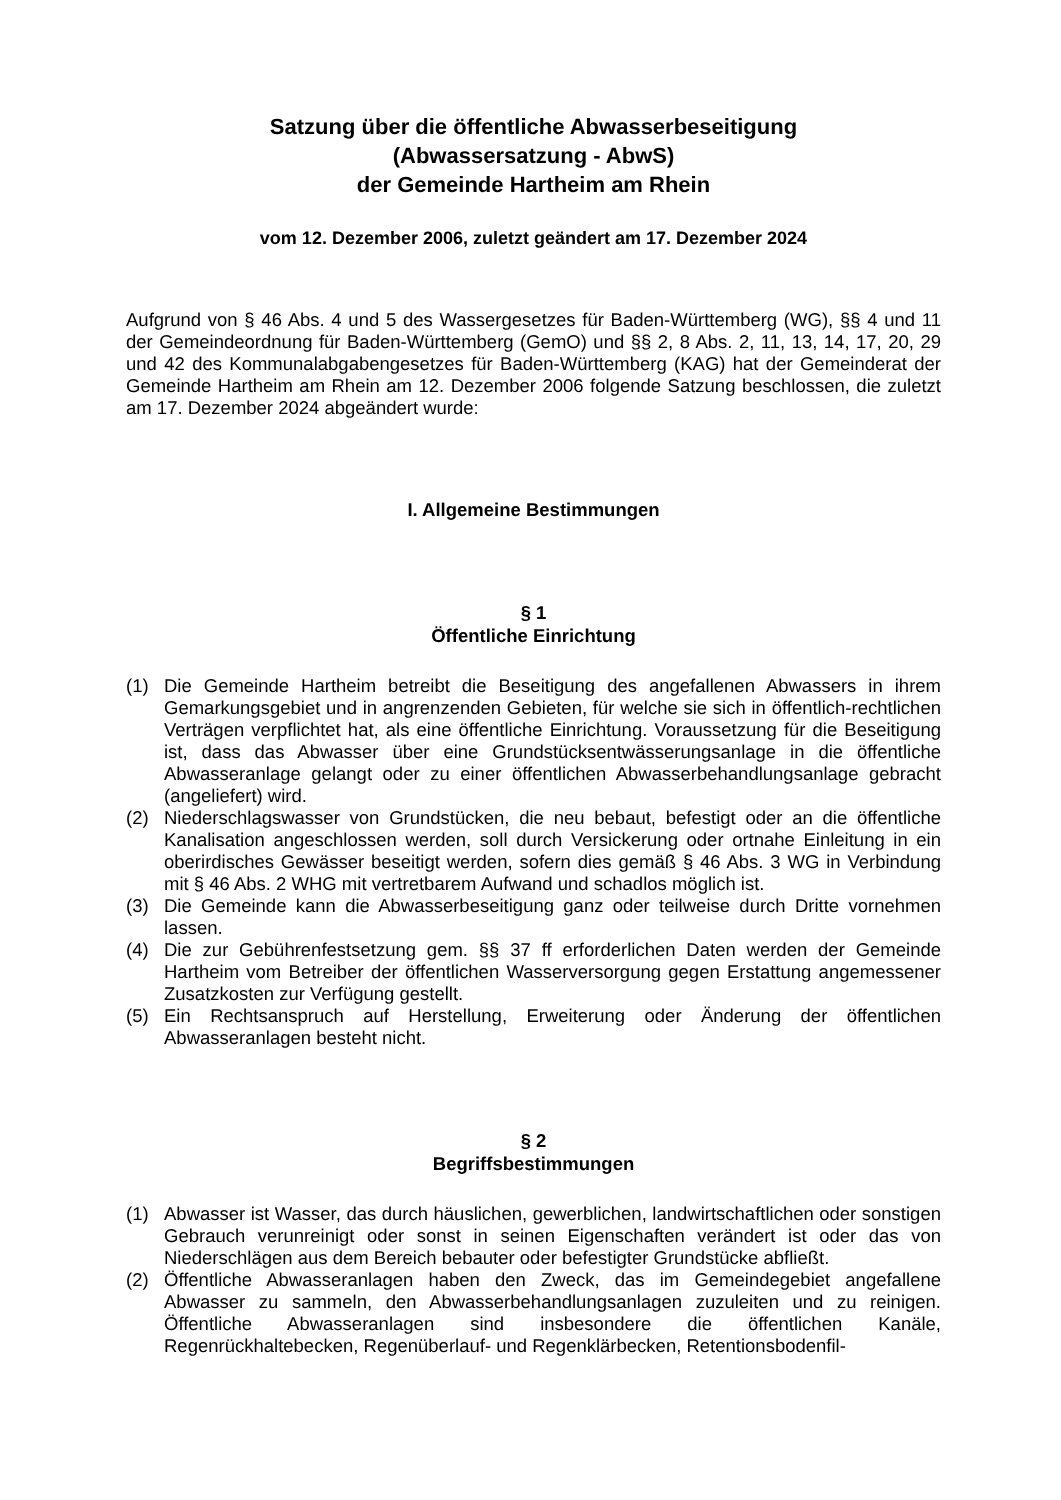Satzung über die öffentliche Abwasserbeseitigung
(Abwassersatzung - AbwS)
der Gemeinde Hartheim am Rhein
vom 12. Dezember 2006, zuletzt geändert am 17. Dezember 2024
Aufgrund von § 46 Abs. 4 und 5 des Wassergesetzes für Baden-Württemberg (WG), §§ 4 und 11 der Gemeindeordnung für Baden-Württemberg (GemO) und §§ 2, 8 Abs. 2, 11, 13, 14, 17, 20, 29 und 42 des Kommunalabgabengesetzes für Baden-Württemberg (KAG) hat der Gemeinderat der Gemeinde Hartheim am Rhein am 12. Dezember 2006 folgende Satzung beschlossen, die zuletzt am 17. Dezember 2024 abgeändert wurde:
I. Allgemeine Bestimmungen
§ 1
Öffentliche Einrichtung
(1) Die Gemeinde Hartheim betreibt die Beseitigung des angefallenen Abwassers in ihrem Gemarkungsgebiet und in angrenzenden Gebieten, für welche sie sich in öffentlich-rechtlichen Verträgen verpflichtet hat, als eine öffentliche Einrichtung. Voraussetzung für die Beseitigung ist, dass das Abwasser über eine Grundstücksentwässerungsanlage in die öffentliche Abwasseranlage gelangt oder zu einer öffentlichen Abwasserbehandlungsanlage gebracht (angeliefert) wird.
(2) Niederschlagswasser von Grundstücken, die neu bebaut, befestigt oder an die öffentliche Kanalisation angeschlossen werden, soll durch Versickerung oder ortnahe Einleitung in ein oberirdisches Gewässer beseitigt werden, sofern dies gemäß § 46 Abs. 3 WG in Verbindung mit § 46 Abs. 2 WHG mit vertretbarem Aufwand und schadlos möglich ist.
(3) Die Gemeinde kann die Abwasserbeseitigung ganz oder teilweise durch Dritte vornehmen lassen.
(4) Die zur Gebührenfestsetzung gem. §§ 37 ff erforderlichen Daten werden der Gemeinde Hartheim vom Betreiber der öffentlichen Wasserversorgung gegen Erstattung angemessener Zusatzkosten zur Verfügung gestellt.
(5) Ein Rechtsanspruch auf Herstellung, Erweiterung oder Änderung der öffentlichen Abwasseranlagen besteht nicht.
§ 2
Begriffsbestimmungen
(1) Abwasser ist Wasser, das durch häuslichen, gewerblichen, landwirtschaftlichen oder sonstigen Gebrauch verunreinigt oder sonst in seinen Eigenschaften verändert ist oder das von Niederschlägen aus dem Bereich bebauter oder befestigter Grundstücke abfließt.
(2) Öffentliche Abwasseranlagen haben den Zweck, das im Gemeindegebiet angefallene Abwasser zu sammeln, den Abwasserbehandlungsanlagen zuzuleiten und zu reinigen. Öffentliche Abwasseranlagen sind insbesondere die öffentlichen Kanäle, Regenrückhaltebecken, Regenüberlauf- und Regenklärbecken, Retentionsbodenfil-